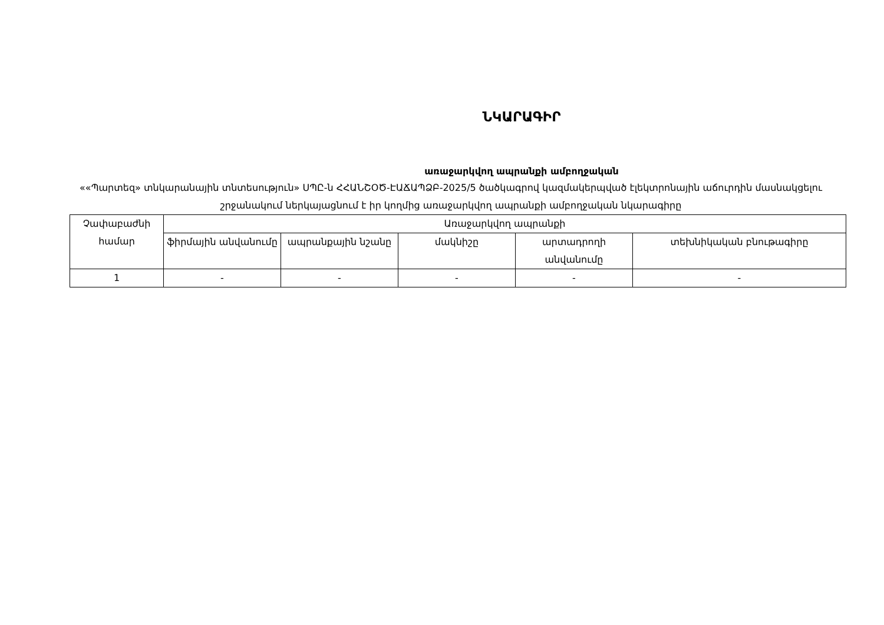ՆԿԱՐԱԳԻՐ
առաջարկվող ապրանքի ամբողջական
««Պարտեզ» տնկարանային տնտեսություն» ՍՊԸ-ն ՀՀԱՆՇՕԾ-ԷԱՃԱՊՁԲ-2025/5 ծածկագրով կազմակերպված էլեկտրոնային աճուրդին մասնակցելու շրջանակում ներկայացնում է իր կողմից առաջարկվող ապրանքի ամբողջական նկարագիրը
| Չափաբաժնի համար | Առաջարկվող ապրանքի | | | | |
| --- | --- | --- | --- | --- | --- |
| | ֆիրմային անվանումը | ապրանքային նշանը | մակնիշը | արտադրողի անվանումը | տեխնիկական բնութագիրը |
| 1 | - | - | - | - | - |